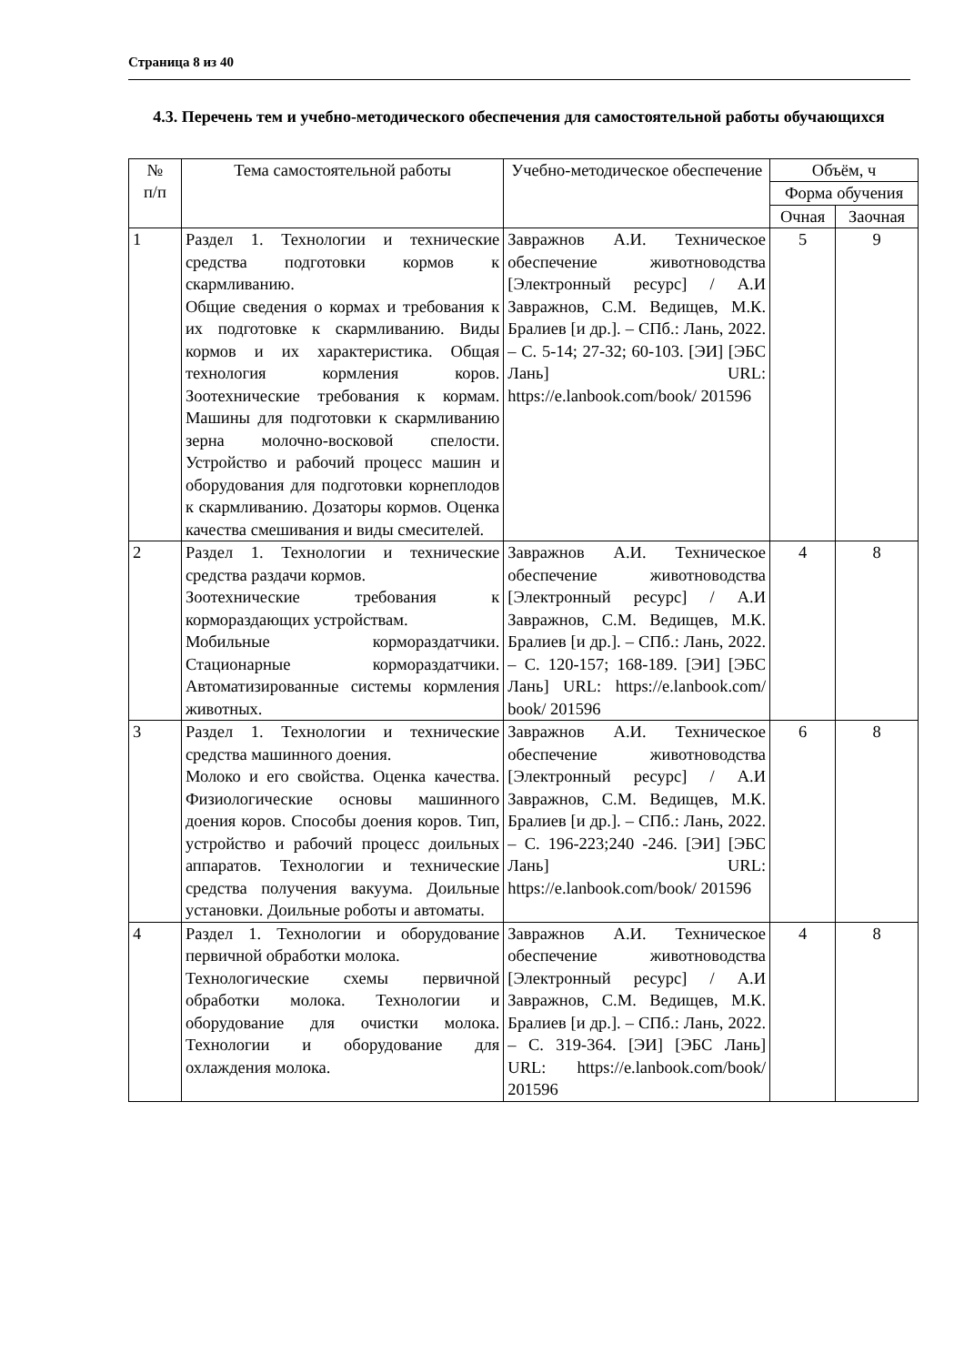Страница 8 из 40
4.3. Перечень тем и учебно-методического обеспечения для самостоятельной работы обучающихся
| № п/п | Тема самостоятельной работы | Учебно-методическое обеспечение | Объём, ч | |
| --- | --- | --- | --- | --- |
| | | | Форма обучения | |
| | | | Очная | Заочная |
| 1 | Раздел 1. Технологии и технические средства подготовки кормов к скармливанию. Общие сведения о кормах и требования к их подготовке к скармливанию. Виды кормов и их характеристика. Общая технология кормления коров. Зоотехнические требования к кормам. Машины для подготовки к скармливанию зерна молочно-восковой спелости. Устройство и рабочий процесс машин и оборудования для подготовки корнеплодов к скармливанию. Дозаторы кормов. Оценка качества смешивания и виды смесителей. | Завражнов А.И. Техническое обеспечение животноводства [Электронный ресурс] / А.И Завражнов, С.М. Ведищев, М.К. Бралиев [и др.]. – СПб.: Лань, 2022. – С. 5-14; 27-32; 60-103. [ЭИ] [ЭБС Лань] URL: https://e.lanbook.com/book/ 201596 | 5 | 9 |
| 2 | Раздел 1. Технологии и технические средства раздачи кормов. Зоотехнические требования к кормораздающих устройствам. Мобильные кормораздатчики. Стационарные кормораздатчики. Автоматизированные системы кормления животных. | Завражнов А.И. Техническое обеспечение животноводства [Электронный ресурс] / А.И Завражнов, С.М. Ведищев, М.К. Бралиев [и др.]. – СПб.: Лань, 2022. – С. 120-157; 168-189. [ЭИ] [ЭБС Лань] URL: https://e.lanbook.com/ book/ 201596 | 4 | 8 |
| 3 | Раздел 1. Технологии и технические средства машинного доения. Молоко и его свойства. Оценка качества. Физиологические основы машинного доения коров. Способы доения коров. Тип, устройство и рабочий процесс доильных аппаратов. Технологии и технические средства получения вакуума. Доильные установки. Доильные роботы и автоматы. | Завражнов А.И. Техническое обеспечение животноводства [Электронный ресурс] / А.И Завражнов, С.М. Ведищев, М.К. Бралиев [и др.]. – СПб.: Лань, 2022. – С. 196-223;240 -246. [ЭИ] [ЭБС Лань] URL: https://e.lanbook.com/book/ 201596 | 6 | 8 |
| 4 | Раздел 1. Технологии и оборудование первичной обработки молока. Технологические схемы первичной обработки молока. Технологии и оборудование для очистки молока. Технологии и оборудование для охлаждения молока. | Завражнов А.И. Техническое обеспечение животноводства [Электронный ресурс] / А.И Завражнов, С.М. Ведищев, М.К. Бралиев [и др.]. – СПб.: Лань, 2022. – С. 319-364. [ЭИ] [ЭБС Лань] URL: https://e.lanbook.com/book/ 201596 | 4 | 8 |